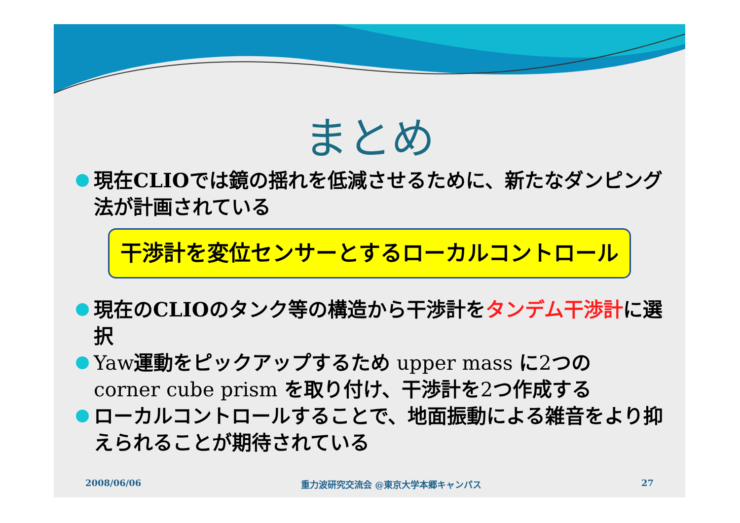まとめ
現在CLIOでは鏡の揺れを低減させるために、新たなダンピング法が計画されている
干渉計を変位センサーとするローカルコントロール
現在のCLIOのタンク等の構造から干渉計をタンデム干渉計に選択
Yaw運動をピックアップするため upper mass に2つの corner cube prism を取り付け、干渉計を2つ作成する
ローカルコントロールすることで、地面振動による雑音をより抑えられることが期待されている
2008/06/06 重力波研究交流会 @東京大学本郷キャンパス 27